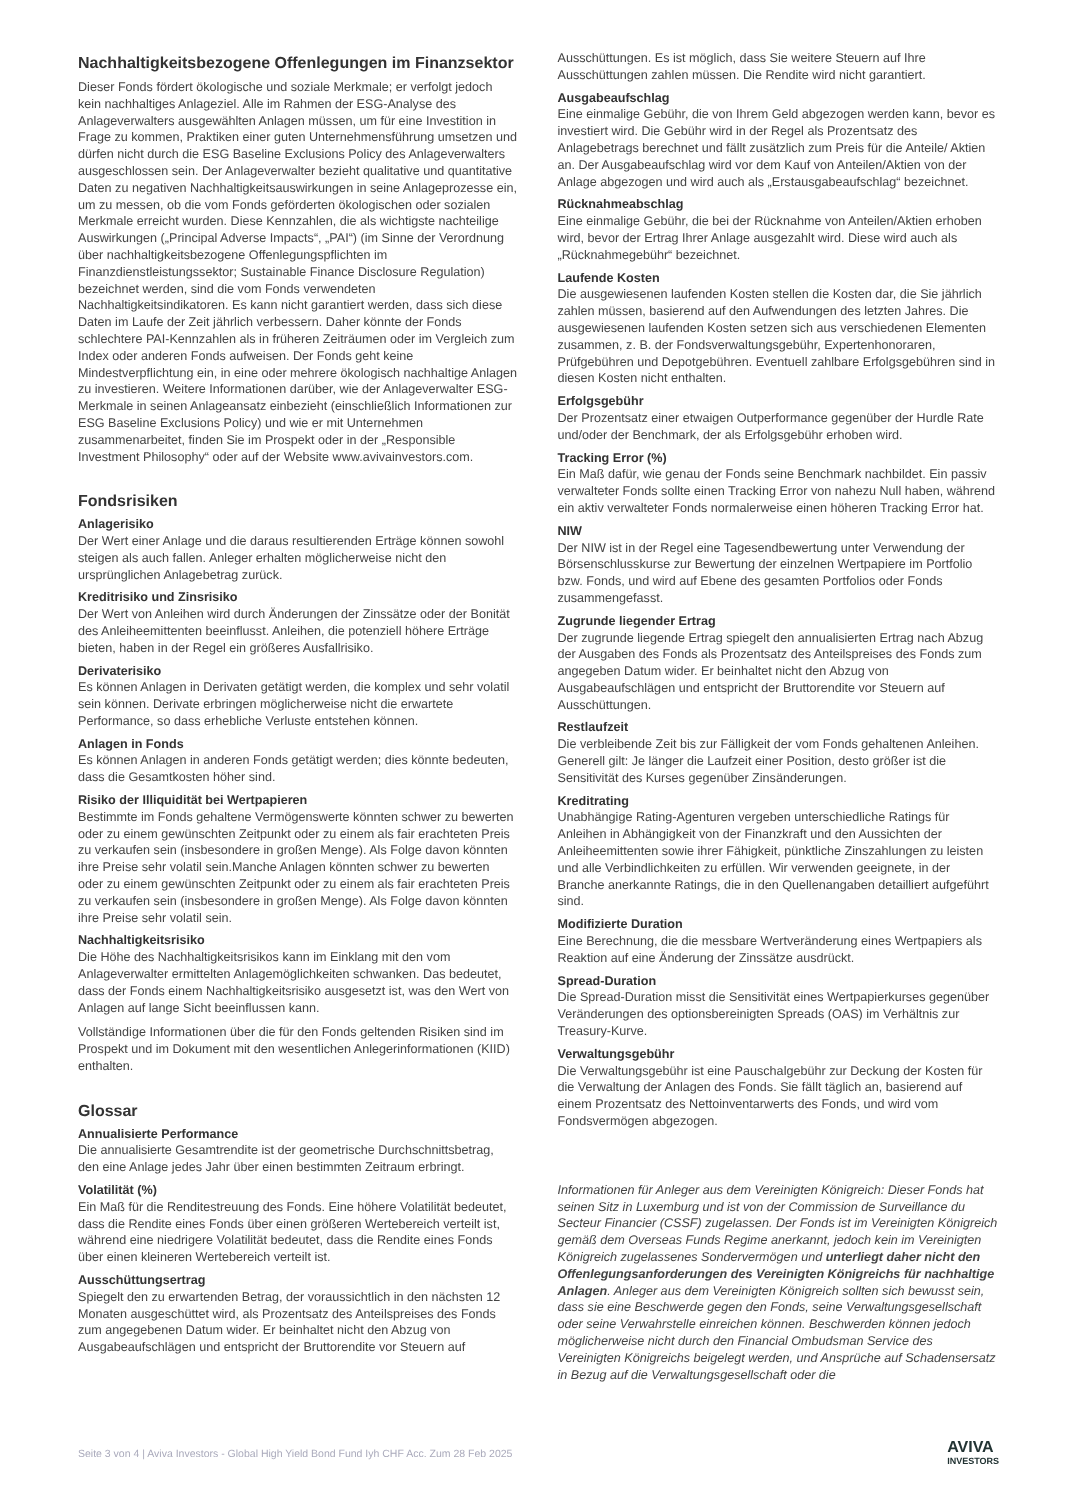Nachhaltigkeitsbezogene Offenlegungen im Finanzsektor
Dieser Fonds fördert ökologische und soziale Merkmale; er verfolgt jedoch kein nachhaltiges Anlageziel. Alle im Rahmen der ESG-Analyse des Anlageverwalters ausgewählten Anlagen müssen, um für eine Investition in Frage zu kommen, Praktiken einer guten Unternehmensführung umsetzen und dürfen nicht durch die ESG Baseline Exclusions Policy des Anlageverwalters ausgeschlossen sein. Der Anlageverwalter bezieht qualitative und quantitative Daten zu negativen Nachhaltigkeitsauswirkungen in seine Anlageprozesse ein, um zu messen, ob die vom Fonds geförderten ökologischen oder sozialen Merkmale erreicht wurden. Diese Kennzahlen, die als wichtigste nachteilige Auswirkungen („Principal Adverse Impacts“, „PAI“) (im Sinne der Verordnung über nachhaltigkeitsbezogene Offenlegungspflichten im Finanzdienstleistungssektor; Sustainable Finance Disclosure Regulation) bezeichnet werden, sind die vom Fonds verwendeten Nachhaltigkeitsindikatoren. Es kann nicht garantiert werden, dass sich diese Daten im Laufe der Zeit jährlich verbessern. Daher könnte der Fonds schlechtere PAI-Kennzahlen als in früheren Zeiträumen oder im Vergleich zum Index oder anderen Fonds aufweisen. Der Fonds geht keine Mindestverpflichtung ein, in eine oder mehrere ökologisch nachhaltige Anlagen zu investieren. Weitere Informationen darüber, wie der Anlageverwalter ESG-Merkmale in seinen Anlageansatz einbezieht (einschließlich Informationen zur ESG Baseline Exclusions Policy) und wie er mit Unternehmen zusammenarbeitet, finden Sie im Prospekt oder in der „Responsible Investment Philosophy“ oder auf der Website www.avivainvestors.com.
Fondsrisiken
Anlagerisiko
Der Wert einer Anlage und die daraus resultierenden Erträge können sowohl steigen als auch fallen. Anleger erhalten möglicherweise nicht den ursprünglichen Anlagebetrag zurück.
Kreditrisiko und Zinsrisiko
Der Wert von Anleihen wird durch Änderungen der Zinssätze oder der Bonität des Anleiheemittenten beeinflusst. Anleihen, die potenziell höhere Erträge bieten, haben in der Regel ein größeres Ausfallrisiko.
Derivaterisiko
Es können Anlagen in Derivaten getätigt werden, die komplex und sehr volatil sein können. Derivate erbringen möglicherweise nicht die erwartete Performance, so dass erhebliche Verluste entstehen können.
Anlagen in Fonds
Es können Anlagen in anderen Fonds getätigt werden; dies könnte bedeuten, dass die Gesamtkosten höher sind.
Risiko der Illiquidität bei Wertpapieren
Bestimmte im Fonds gehaltene Vermögenswerte könnten schwer zu bewerten oder zu einem gewünschten Zeitpunkt oder zu einem als fair erachteten Preis zu verkaufen sein (insbesondere in großen Menge). Als Folge davon könnten ihre Preise sehr volatil sein.Manche Anlagen könnten schwer zu bewerten oder zu einem gewünschten Zeitpunkt oder zu einem als fair erachteten Preis zu verkaufen sein (insbesondere in großen Menge). Als Folge davon könnten ihre Preise sehr volatil sein.
Nachhaltigkeitsrisiko
Die Höhe des Nachhaltigkeitsrisikos kann im Einklang mit den vom Anlageverwalter ermittelten Anlagemöglichkeiten schwanken. Das bedeutet, dass der Fonds einem Nachhaltigkeitsrisiko ausgesetzt ist, was den Wert von Anlagen auf lange Sicht beeinflussen kann.
Vollständige Informationen über die für den Fonds geltenden Risiken sind im Prospekt und im Dokument mit den wesentlichen Anlegerinformationen (KIID) enthalten.
Glossar
Annualisierte Performance
Die annualisierte Gesamtrendite ist der geometrische Durchschnittsbetrag, den eine Anlage jedes Jahr über einen bestimmten Zeitraum erbringt.
Volatilität (%)
Ein Maß für die Renditestreuung des Fonds. Eine höhere Volatilität bedeutet, dass die Rendite eines Fonds über einen größeren Wertebereich verteilt ist, während eine niedrigere Volatilität bedeutet, dass die Rendite eines Fonds über einen kleineren Wertebereich verteilt ist.
Ausschüttungsertrag
Spiegelt den zu erwartenden Betrag, der voraussichtlich in den nächsten 12 Monaten ausgeschüttet wird, als Prozentsatz des Anteilspreises des Fonds zum angegebenen Datum wider. Er beinhaltet nicht den Abzug von Ausgabeaufschlägen und entspricht der Bruttorendite vor Steuern auf
Ausschüttungen. Es ist möglich, dass Sie weitere Steuern auf Ihre Ausschüttungen zahlen müssen. Die Rendite wird nicht garantiert.
Ausgabeaufschlag
Eine einmalige Gebühr, die von Ihrem Geld abgezogen werden kann, bevor es investiert wird. Die Gebühr wird in der Regel als Prozentsatz des Anlagebetrags berechnet und fällt zusätzlich zum Preis für die Anteile/ Aktien an. Der Ausgabeaufschlag wird vor dem Kauf von Anteilen/Aktien von der Anlage abgezogen und wird auch als „Erstausgabeaufschlag“ bezeichnet.
Rücknahmeabschlag
Eine einmalige Gebühr, die bei der Rücknahme von Anteilen/Aktien erhoben wird, bevor der Ertrag Ihrer Anlage ausgezahlt wird. Diese wird auch als „Rücknahmegebühr“ bezeichnet.
Laufende Kosten
Die ausgewiesenen laufenden Kosten stellen die Kosten dar, die Sie jährlich zahlen müssen, basierend auf den Aufwendungen des letzten Jahres. Die ausgewiesenen laufenden Kosten setzen sich aus verschiedenen Elementen zusammen, z. B. der Fondsverwaltungsgebühr, Expertenhonoraren, Prüfgebühren und Depotgebühren. Eventuell zahlbare Erfolgsgebühren sind in diesen Kosten nicht enthalten.
Erfolgsgebühr
Der Prozentsatz einer etwaigen Outperformance gegenüber der Hurdle Rate und/oder der Benchmark, der als Erfolgsgebühr erhoben wird.
Tracking Error (%)
Ein Maß dafür, wie genau der Fonds seine Benchmark nachbildet. Ein passiv verwalteter Fonds sollte einen Tracking Error von nahezu Null haben, während ein aktiv verwalteter Fonds normalerweise einen höheren Tracking Error hat.
NIW
Der NIW ist in der Regel eine Tagesendbewertung unter Verwendung der Börsenschlusskurse zur Bewertung der einzelnen Wertpapiere im Portfolio bzw. Fonds, und wird auf Ebene des gesamten Portfolios oder Fonds zusammengefasst.
Zugrunde liegender Ertrag
Der zugrunde liegende Ertrag spiegelt den annualisierten Ertrag nach Abzug der Ausgaben des Fonds als Prozentsatz des Anteilspreises des Fonds zum angegeben Datum wider. Er beinhaltet nicht den Abzug von Ausgabeaufschlägen und entspricht der Bruttorendite vor Steuern auf Ausschüttungen.
Restlaufzeit
Die verbleibende Zeit bis zur Fälligkeit der vom Fonds gehaltenen Anleihen. Generell gilt: Je länger die Laufzeit einer Position, desto größer ist die Sensitivität des Kurses gegenüber Zinsänderungen.
Kreditrating
Unabhängige Rating-Agenturen vergeben unterschiedliche Ratings für Anleihen in Abhängigkeit von der Finanzkraft und den Aussichten der Anleiheemittenten sowie ihrer Fähigkeit, pünktliche Zinszahlungen zu leisten und alle Verbindlichkeiten zu erfüllen. Wir verwenden geeignete, in der Branche anerkannte Ratings, die in den Quellenangaben detailliert aufgeführt sind.
Modifizierte Duration
Eine Berechnung, die die messbare Wertveränderung eines Wertpapiers als Reaktion auf eine Änderung der Zinssätze ausdrückt.
Spread-Duration
Die Spread-Duration misst die Sensitivität eines Wertpapierkurses gegenüber Veränderungen des optionsbereinigten Spreads (OAS) im Verhältnis zur Treasury-Kurve.
Verwaltungsgebühr
Die Verwaltungsgebühr ist eine Pauschalgebühr zur Deckung der Kosten für die Verwaltung der Anlagen des Fonds. Sie fällt täglich an, basierend auf einem Prozentsatz des Nettoinventarwerts des Fonds, und wird vom Fondsvermögen abgezogen.
Informationen für Anleger aus dem Vereinigten Königreich: Dieser Fonds hat seinen Sitz in Luxemburg und ist von der Commission de Surveillance du Secteur Financier (CSSF) zugelassen. Der Fonds ist im Vereinigten Königreich gemäß dem Overseas Funds Regime anerkannt, jedoch kein im Vereinigten Königreich zugelassenes Sondervermögen und unterliegt daher nicht den Offenlegungsanforderungen des Vereinigten Königreichs für nachhaltige Anlagen. Anleger aus dem Vereinigten Königreich sollten sich bewusst sein, dass sie eine Beschwerde gegen den Fonds, seine Verwaltungsgesellschaft oder seine Verwahrstelle einreichen können. Beschwerden können jedoch möglicherweise nicht durch den Financial Ombudsman Service des Vereinigten Königreichs beigelegt werden, und Ansprüche auf Schadensersatz in Bezug auf die Verwaltungsgesellschaft oder die
Seite 3 von 4 | Aviva Investors - Global High Yield Bond Fund Iyh CHF Acc. Zum 28 Feb 2025
AVIVA
INVESTORS